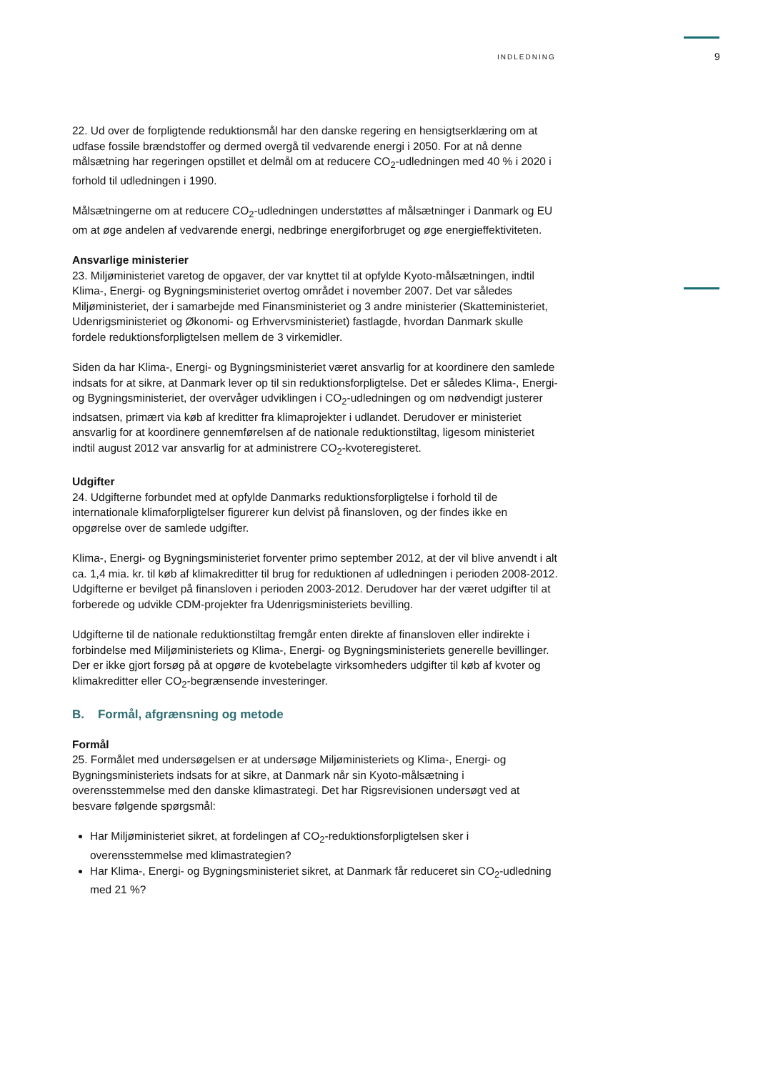INDLEDNING 9
22. Ud over de forpligtende reduktionsmål har den danske regering en hensigtserklæring om at udfase fossile brændstoffer og dermed overgå til vedvarende energi i 2050. For at nå denne målsætning har regeringen opstillet et delmål om at reducere CO<sub>2</sub>-udledningen med 40 % i 2020 i forhold til udledningen i 1990.
Målsætningerne om at reducere CO<sub>2</sub>-udledningen understøttes af målsætninger i Danmark og EU om at øge andelen af vedvarende energi, nedbringe energiforbruget og øge energieffektiviteten.
Ansvarlige ministerier
23. Miljøministeriet varetog de opgaver, der var knyttet til at opfylde Kyoto-målsætningen, indtil Klima-, Energi- og Bygningsministeriet overtog området i november 2007. Det var således Miljøministeriet, der i samarbejde med Finansministeriet og 3 andre ministerier (Skatteministeriet, Udenrigsministeriet og Økonomi- og Erhvervsministeriet) fastlagde, hvordan Danmark skulle fordele reduktionsforpligtelsen mellem de 3 virkemidler.
Siden da har Klima-, Energi- og Bygningsministeriet været ansvarlig for at koordinere den samlede indsats for at sikre, at Danmark lever op til sin reduktionsforpligtelse. Det er således Klima-, Energi- og Bygningsministeriet, der overvåger udviklingen i CO<sub>2</sub>-udledningen og om nødvendigt justerer indsatsen, primært via køb af kreditter fra klimaprojekter i udlandet. Derudover er ministeriet ansvarlig for at koordinere gennemførelsen af de nationale reduktionstiltag, ligesom ministeriet indtil august 2012 var ansvarlig for at administrere CO<sub>2</sub>-kvoteregisteret.
Udgifter
24. Udgifterne forbundet med at opfylde Danmarks reduktionsforpligtelse i forhold til de internationale klimaforpligtelser figurerer kun delvist på finansloven, og der findes ikke en opgørelse over de samlede udgifter.
Klima-, Energi- og Bygningsministeriet forventer primo september 2012, at der vil blive anvendt i alt ca. 1,4 mia. kr. til køb af klimakreditter til brug for reduktionen af udledningen i perioden 2008-2012. Udgifterne er bevilget på finansloven i perioden 2003-2012. Derudover har der været udgifter til at forberede og udvikle CDM-projekter fra Udenrigsministeriets bevilling.
Udgifterne til de nationale reduktionstiltag fremgår enten direkte af finansloven eller indirekte i forbindelse med Miljøministeriets og Klima-, Energi- og Bygningsministeriets generelle bevillinger. Der er ikke gjort forsøg på at opgøre de kvotebelagte virksomheders udgifter til køb af kvoter og klimakreditter eller CO<sub>2</sub>-begrænsende investeringer.
B. Formål, afgrænsning og metode
Formål
25. Formålet med undersøgelsen er at undersøge Miljøministeriets og Klima-, Energi- og Bygningsministeriets indsats for at sikre, at Danmark når sin Kyoto-målsætning i overensstemmelse med den danske klimastrategi. Det har Rigsrevisionen undersøgt ved at besvare følgende spørgsmål:
Har Miljøministeriet sikret, at fordelingen af CO<sub>2</sub>-reduktionsforpligtelsen sker i overensstemmelse med klimastrategien?
Har Klima-, Energi- og Bygningsministeriet sikret, at Danmark får reduceret sin CO<sub>2</sub>-udledning med 21 %?